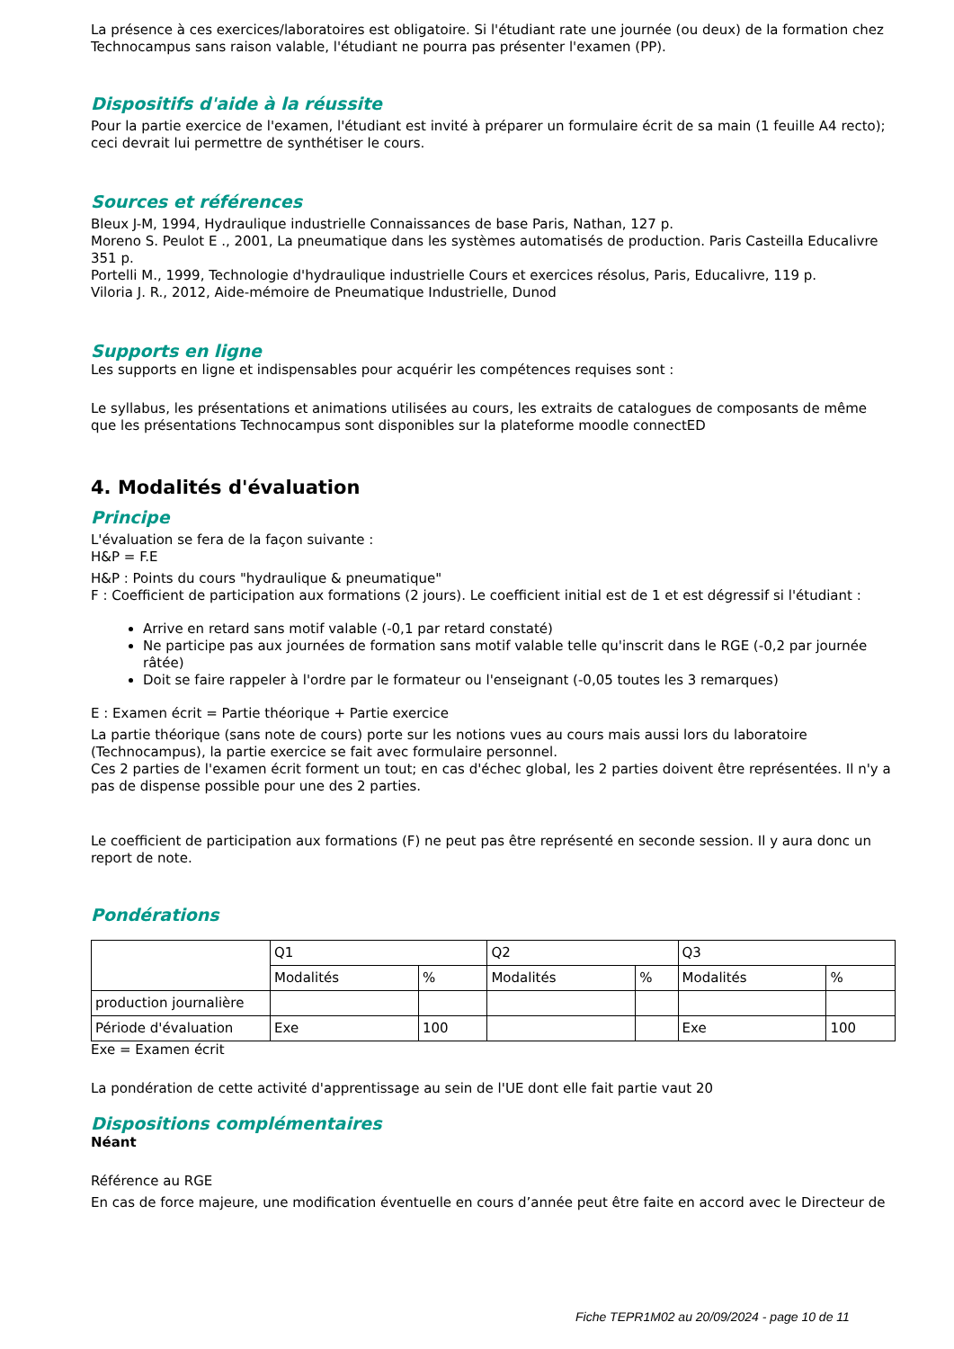La présence à ces exercices/laboratoires est obligatoire. Si l'étudiant rate une journée (ou deux) de la formation chez Technocampus sans raison valable, l'étudiant ne pourra pas présenter l'examen (PP).
Dispositifs d'aide à la réussite
Pour la partie exercice de l'examen, l'étudiant est invité à préparer un formulaire écrit de sa main (1 feuille A4 recto); ceci devrait lui permettre de synthétiser le cours.
Sources et références
Bleux J-M, 1994, Hydraulique industrielle Connaissances de base Paris, Nathan, 127 p.
Moreno S. Peulot E ., 2001, La pneumatique dans les systèmes automatisés de production. Paris Casteilla Educalivre 351 p.
Portelli M., 1999, Technologie d'hydraulique industrielle Cours et exercices résolus, Paris, Educalivre, 119 p.
Viloria J. R., 2012, Aide-mémoire de Pneumatique Industrielle, Dunod
Supports en ligne
Les supports en ligne et indispensables pour acquérir les compétences requises sont :
Le syllabus, les présentations et animations utilisées au cours, les extraits de catalogues de composants de même que les présentations Technocampus sont disponibles sur la plateforme moodle connectED
4. Modalités d'évaluation
Principe
L'évaluation se fera de la façon suivante :
H&P = F.E
H&P : Points du cours "hydraulique & pneumatique"
F : Coefficient de participation aux formations (2 jours). Le coefficient initial est de 1 et est dégressif si l'étudiant :
Arrive en retard sans motif valable (-0,1 par retard constaté)
Ne participe pas aux journées de formation sans motif valable telle qu'inscrit dans le RGE (-0,2 par journée râtée)
Doit se faire rappeler à l'ordre par le formateur ou l'enseignant (-0,05 toutes les 3 remarques)
E : Examen écrit = Partie théorique + Partie exercice
La partie théorique (sans note de cours) porte sur les notions vues au cours mais aussi lors du laboratoire (Technocampus), la partie exercice se fait avec formulaire personnel.
Ces 2 parties de l'examen écrit forment un tout; en cas d'échec global, les 2 parties doivent être représentées. Il n'y a pas de dispense possible pour une des 2 parties.
Le coefficient de participation aux formations (F) ne peut pas être représenté en seconde session. Il y aura donc un report de note.
Pondérations
| | Q1 | | Q2 | | Q3 | |
| | Modalités | % | Modalités | % | Modalités | % |
| production journalière | | | | | | |
| Période d'évaluation | Exe | 100 | | | Exe | 100 |
Exe = Examen écrit
La pondération de cette activité d'apprentissage au sein de l'UE dont elle fait partie vaut 20
Dispositions complémentaires
Néant
Référence au RGE
En cas de force majeure, une modification éventuelle en cours d’année peut être faite en accord avec le Directeur de
Fiche TEPR1M02 au 20/09/2024 - page 10 de 11